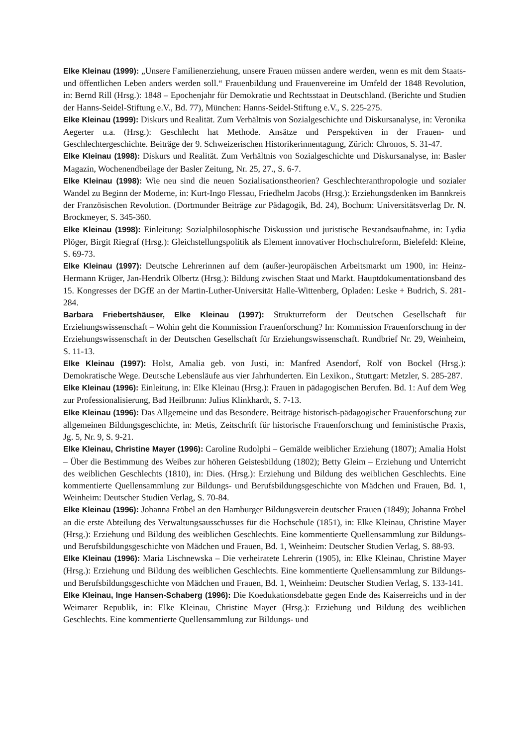Elke Kleinau (1999): „Unsere Familienerziehung, unsere Frauen müssen andere werden, wenn es mit dem Staats- und öffentlichen Leben anders werden soll.“ Frauenbildung und Frauenvereine im Umfeld der 1848 Revolution, in: Bernd Rill (Hrsg.): 1848 – Epochenjahr für Demokratie und Rechtsstaat in Deutschland. (Berichte und Studien der Hanns-Seidel-Stiftung e.V., Bd. 77), München: Hanns-Seidel-Stiftung e.V., S. 225-275.
Elke Kleinau (1999): Diskurs und Realität. Zum Verhältnis von Sozialgeschichte und Diskursanalyse, in: Veronika Aegerter u.a. (Hrsg.): Geschlecht hat Methode. Ansätze und Perspektiven in der Frauen- und Geschlechtergeschichte. Beiträge der 9. Schweizerischen Historikerinnentagung, Zürich: Chronos, S. 31-47.
Elke Kleinau (1998): Diskurs und Realität. Zum Verhältnis von Sozialgeschichte und Diskursanalyse, in: Basler Magazin, Wochenendbeilage der Basler Zeitung, Nr. 25, 27., S. 6-7.
Elke Kleinau (1998): Wie neu sind die neuen Sozialisationstheorien? Geschlechteranthropologie und sozialer Wandel zu Beginn der Moderne, in: Kurt-Ingo Flessau, Friedhelm Jacobs (Hrsg.): Erziehungsdenken im Bannkreis der Französischen Revolution. (Dortmunder Beiträge zur Pädagogik, Bd. 24), Bochum: Universitätsverlag Dr. N. Brockmeyer, S. 345-360.
Elke Kleinau (1998): Einleitung: Sozialphilosophische Diskussion und juristische Bestandsaufnahme, in: Lydia Plöger, Birgit Riegraf (Hrsg.): Gleichstellungspolitik als Element innovativer Hochschulreform, Bielefeld: Kleine, S. 69-73.
Elke Kleinau (1997): Deutsche Lehrerinnen auf dem (außer-)europäischen Arbeitsmarkt um 1900, in: Heinz-Hermann Krüger, Jan-Hendrik Olbertz (Hrsg.): Bildung zwischen Staat und Markt. Hauptdokumentationsband des 15. Kongresses der DGfE an der Martin-Luther-Universität Halle-Wittenberg, Opladen: Leske + Budrich, S. 281-284.
Barbara Friebertshäuser, Elke Kleinau (1997): Strukturreform der Deutschen Gesellschaft für Erziehungswissenschaft – Wohin geht die Kommission Frauenforschung? In: Kommission Frauenforschung in der Erziehungswissenschaft in der Deutschen Gesellschaft für Erziehungswissenschaft. Rundbrief Nr. 29, Weinheim, S. 11-13.
Elke Kleinau (1997): Holst, Amalia geb. von Justi, in: Manfred Asendorf, Rolf von Bockel (Hrsg.): Demokratische Wege. Deutsche Lebensläufe aus vier Jahrhunderten. Ein Lexikon., Stuttgart: Metzler, S. 285-287.
Elke Kleinau (1996): Einleitung, in: Elke Kleinau (Hrsg.): Frauen in pädagogischen Berufen. Bd. 1: Auf dem Weg zur Professionalisierung, Bad Heilbrunn: Julius Klinkhardt, S. 7-13.
Elke Kleinau (1996): Das Allgemeine und das Besondere. Beiträge historisch-pädagogischer Frauenforschung zur allgemeinen Bildungsgeschichte, in: Metis, Zeitschrift für historische Frauenforschung und feministische Praxis, Jg. 5, Nr. 9, S. 9-21.
Elke Kleinau, Christine Mayer (1996): Caroline Rudolphi – Gemälde weiblicher Erziehung (1807); Amalia Holst – Über die Bestimmung des Weibes zur höheren Geistesbildung (1802); Betty Gleim – Erziehung und Unterricht des weiblichen Geschlechts (1810), in: Dies. (Hrsg.): Erziehung und Bildung des weiblichen Geschlechts. Eine kommentierte Quellensammlung zur Bildungs- und Berufsbildungsgeschichte von Mädchen und Frauen, Bd. 1, Weinheim: Deutscher Studien Verlag, S. 70-84.
Elke Kleinau (1996): Johanna Fröbel an den Hamburger Bildungsverein deutscher Frauen (1849); Johanna Fröbel an die erste Abteilung des Verwaltungsausschusses für die Hochschule (1851), in: Elke Kleinau, Christine Mayer (Hrsg.): Erziehung und Bildung des weiblichen Geschlechts. Eine kommentierte Quellensammlung zur Bildungs- und Berufsbildungsgeschichte von Mädchen und Frauen, Bd. 1, Weinheim: Deutscher Studien Verlag, S. 88-93.
Elke Kleinau (1996): Maria Lischnewska – Die verheiratete Lehrerin (1905), in: Elke Kleinau, Christine Mayer (Hrsg.): Erziehung und Bildung des weiblichen Geschlechts. Eine kommentierte Quellensammlung zur Bildungs- und Berufsbildungsgeschichte von Mädchen und Frauen, Bd. 1, Weinheim: Deutscher Studien Verlag, S. 133-141.
Elke Kleinau, Inge Hansen-Schaberg (1996): Die Koedukationsdebatte gegen Ende des Kaiserreichs und in der Weimarer Republik, in: Elke Kleinau, Christine Mayer (Hrsg.): Erziehung und Bildung des weiblichen Geschlechts. Eine kommentierte Quellensammlung zur Bildungs- und